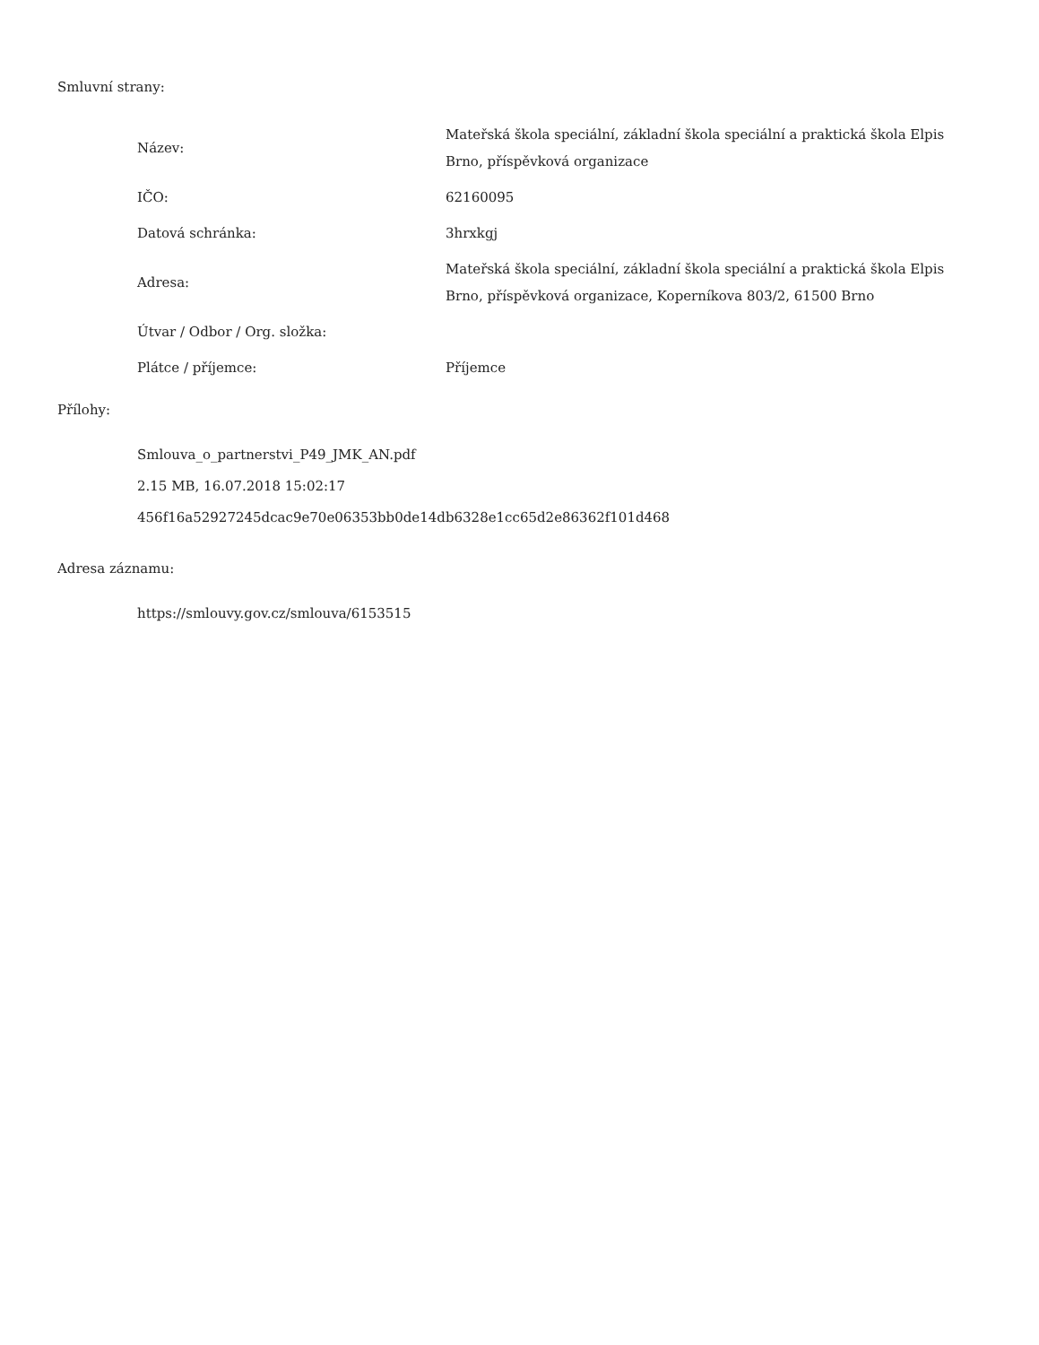Smluvní strany:
| Název: | Mateřská škola speciální, základní škola speciální a praktická škola Elpis Brno, příspěvková organizace |
| IČO: | 62160095 |
| Datová schránka: | 3hrxkgj |
| Adresa: | Mateřská škola speciální, základní škola speciální a praktická škola Elpis Brno, příspěvková organizace, Koperníkova 803/2, 61500 Brno |
| Útvar / Odbor / Org. složka: | |
| Plátce / příjemce: | Příjemce |
Přílohy:
Smlouva_o_partnerstvi_P49_JMK_AN.pdf
2.15 MB, 16.07.2018 15:02:17
456f16a52927245dcac9e70e06353bb0de14db6328e1cc65d2e86362f101d468
Adresa záznamu:
https://smlouvy.gov.cz/smlouva/6153515